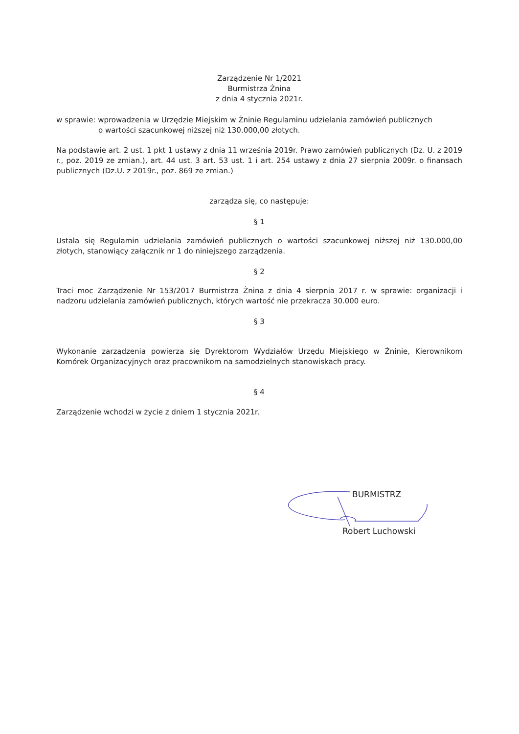Zarządzenie Nr 1/2021
Burmistrza Żnina
z dnia 4 stycznia 2021r.
w sprawie: wprowadzenia w Urzędzie Miejskim w Żninie Regulaminu udzielania zamówień publicznych
o wartości szacunkowej niższej niż 130.000,00 złotych.
Na podstawie art. 2 ust. 1 pkt 1 ustawy z dnia 11 września 2019r. Prawo zamówień publicznych (Dz. U. z 2019 r., poz. 2019 ze zmian.), art. 44 ust. 3 art. 53 ust. 1 i art. 254 ustawy z dnia 27 sierpnia 2009r. o finansach publicznych (Dz.U. z 2019r., poz. 869 ze zmian.)
zarządza się, co następuje:
§ 1
Ustala się Regulamin udzielania zamówień publicznych o wartości szacunkowej niższej niż 130.000,00 złotych, stanowiący załącznik nr 1 do niniejszego zarządzenia.
§ 2
Traci moc Zarządzenie Nr 153/2017 Burmistrza Żnina z dnia 4 sierpnia 2017 r. w sprawie: organizacji i nadzoru udzielania zamówień publicznych, których wartość nie przekracza 30.000 euro.
§ 3
Wykonanie zarządzenia powierza się Dyrektorom Wydziałów Urzędu Miejskiego w Żninie, Kierownikom Komórek Organizacyjnych oraz pracownikom na samodzielnych stanowiskach pracy.
§ 4
Zarządzenie wchodzi w życie z dniem 1 stycznia 2021r.
BURMISTRZ
Robert Luchowski